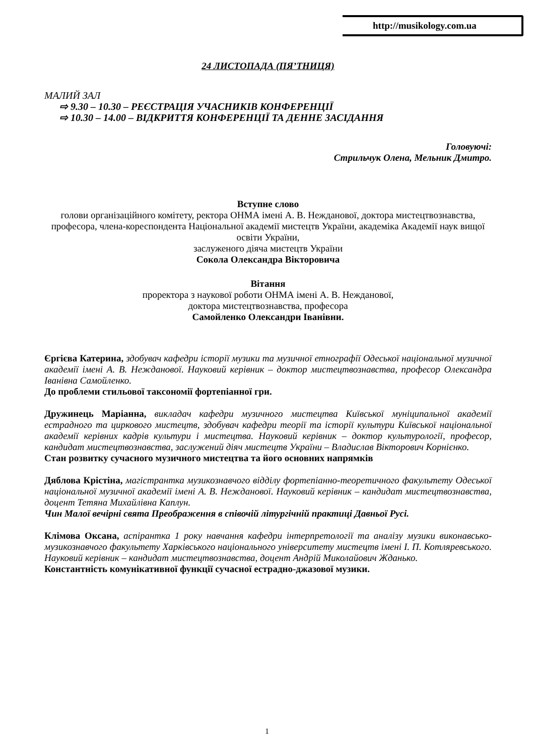http://musikology.com.ua
24 ЛИСТОПАДА (ПЯ’ТНИЦЯ)
МАЛИЙ ЗАЛ
⇨ 9.30 – 10.30 – РЕЄСТРАЦІЯ УЧАСНИКІВ КОНФЕРЕНЦІЇ
⇨ 10.30 – 14.00 – ВІДКРИТТЯ КОНФЕРЕНЦІЇ ТА ДЕННЕ ЗАСІДАННЯ
Головуючі:
Стрильчук Олена, Мельник Дмитро.
Вступне слово
голови організаційного комітету, ректора ОНМА імені А. В. Нежданової, доктора мистецтвознавства, професора, члена-кореспондента Національної академії мистецтв України, академіка Академії наук вищої освіти України,
заслуженого діяча мистецтв України
Сокола Олександра Вікторовича
Вітання
проректора з наукової роботи ОНМА імені А. В. Нежданової,
доктора мистецтвознавства, професора
Самойленко Олександри Іванівни.
Єргієва Катерина, здобувач кафедри історії музики та музичної етнографії Одеської національної музичної академії імені А. В. Нежданової. Науковий керівник – доктор мистецтвознавства, професор Олександра Іванівна Самойленко.
До проблеми стильової таксономії фортепіанної гри.
Дружинець Маріанна, викладач кафедри музичного мистецтва Київської муніципальної академії естрадного та циркового мистецтв, здобувач кафедри теорії та історії культури Київської національної академії керівних кадрів культури і мистецтва. Науковий керівник – доктор культурології, професор, кандидат мистецтвознавства, заслужений діяч мистецтв України – Владислав Вікторович Корнієнко.
Стан розвитку сучасного музичного мистецтва та його основних напрямків
Дяблова Крістіна, магістрантка музикознавчого відділу фортепіанно-теоретичного факультету Одеської національної музичної академії імені А. В. Нежданової. Науковий керівник – кандидат мистецтвознавства, доцент Тетяна Михайлівна Каплун.
Чин Малої вечірні свята Преображення в співочій літургічній практиці Давньої Русі.
Клімова Оксана, аспірантка 1 року навчання кафедри інтерпретології та аналізу музики виконавсько-музикознавчого факультету Харківського національного університету мистецтв імені І. П. Котляревського. Науковий керівник – кандидат мистецтвознавства, доцент Андрій Миколайович Жданько.
Константність комунікативної функції сучасної естрадно-джазової музики.
1